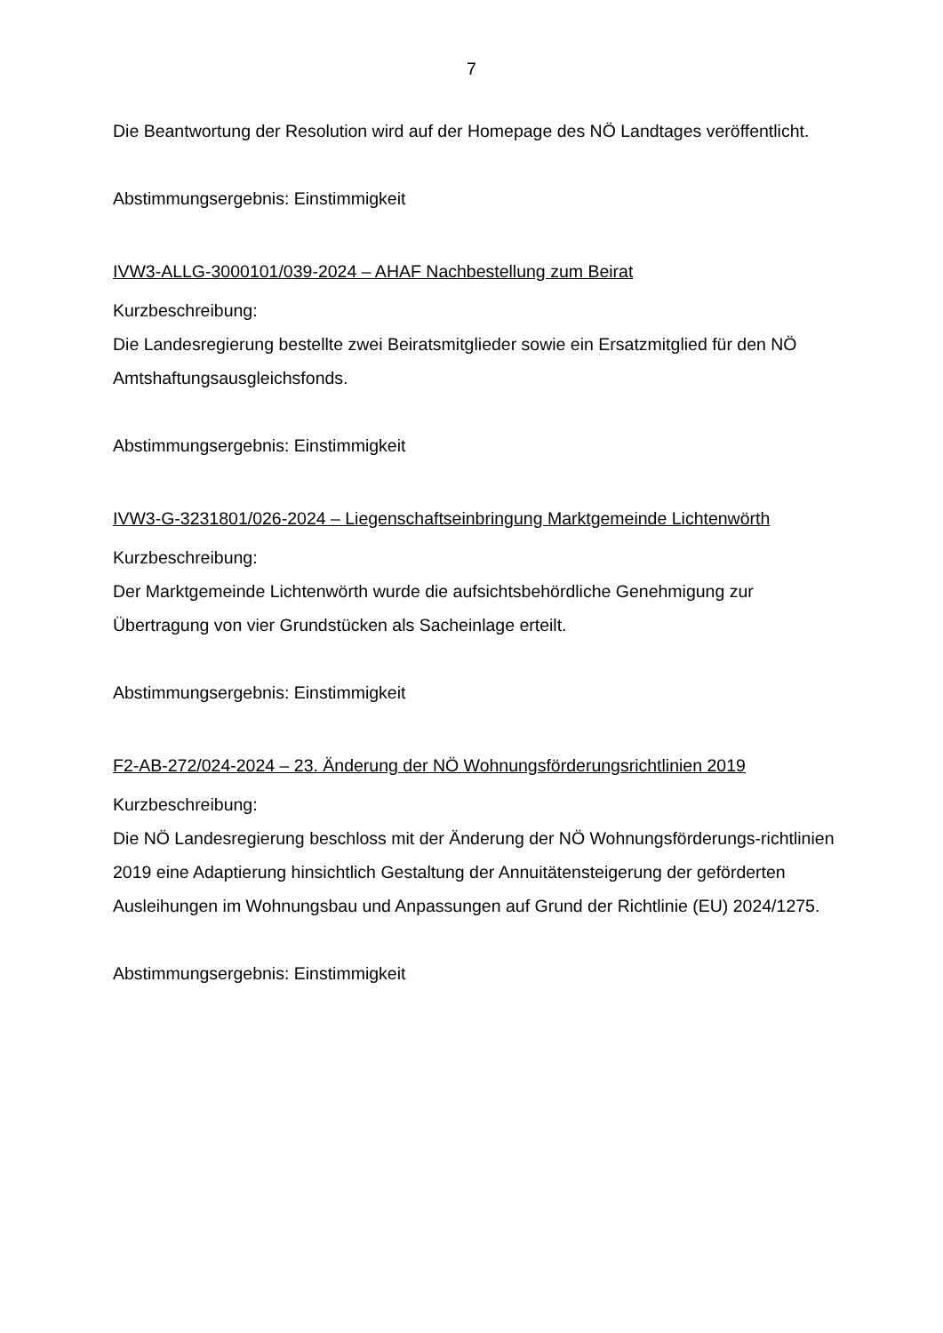7
Die Beantwortung der Resolution wird auf der Homepage des NÖ Landtages veröffentlicht.
Abstimmungsergebnis: Einstimmigkeit
IVW3-ALLG-3000101/039-2024 – AHAF Nachbestellung zum Beirat
Kurzbeschreibung:
Die Landesregierung bestellte zwei Beiratsmitglieder sowie ein Ersatzmitglied für den NÖ Amtshaftungsausgleichsfonds.
Abstimmungsergebnis: Einstimmigkeit
IVW3-G-3231801/026-2024 – Liegenschaftseinbringung Marktgemeinde Lichtenwörth
Kurzbeschreibung:
Der Marktgemeinde Lichtenwörth wurde die aufsichtsbehördliche Genehmigung zur Übertragung von vier Grundstücken als Sacheinlage erteilt.
Abstimmungsergebnis: Einstimmigkeit
F2-AB-272/024-2024 – 23. Änderung der NÖ Wohnungsförderungsrichtlinien 2019
Kurzbeschreibung:
Die NÖ Landesregierung beschloss mit der Änderung der NÖ Wohnungsförderungs-richtlinien 2019 eine Adaptierung hinsichtlich Gestaltung der Annuitätensteigerung der geförderten Ausleihungen im Wohnungsbau und Anpassungen auf Grund der Richtlinie (EU) 2024/1275.
Abstimmungsergebnis: Einstimmigkeit